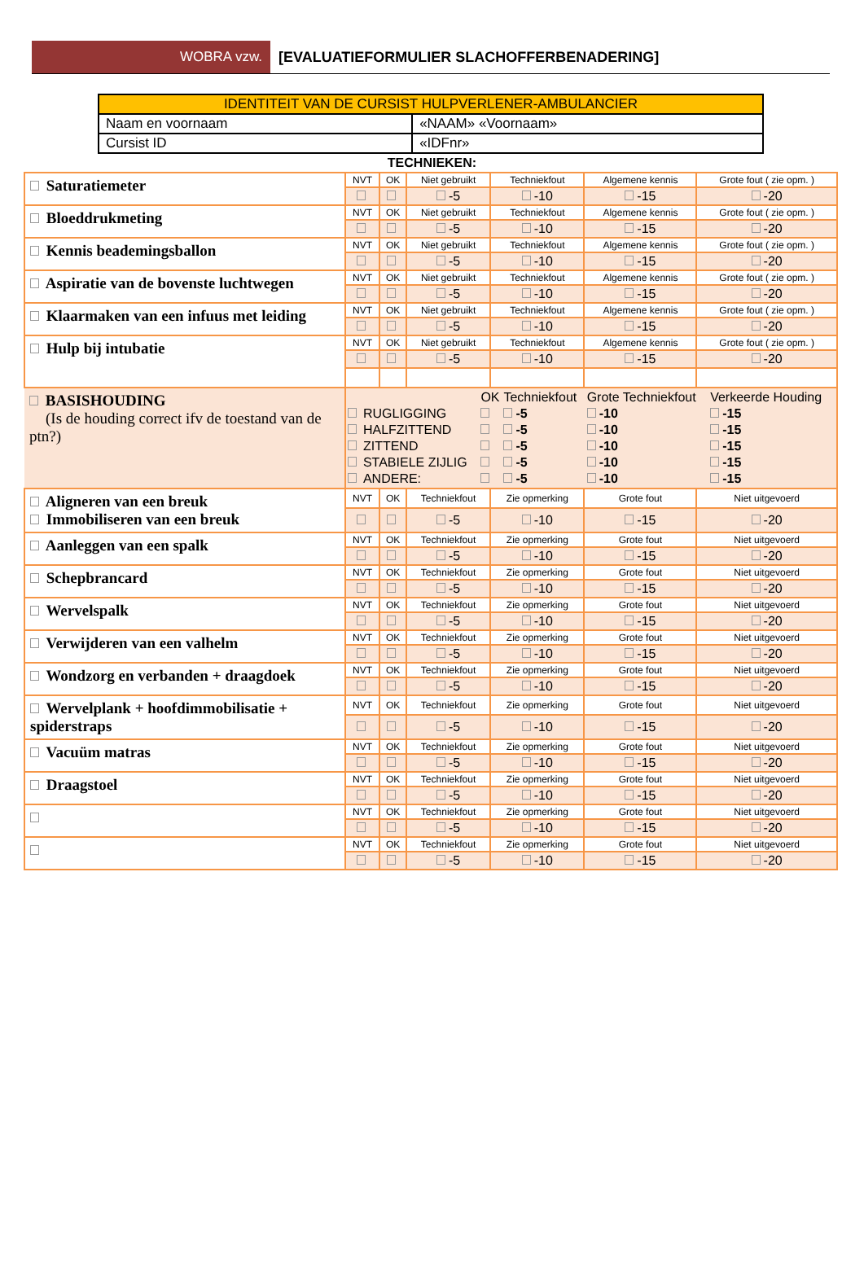WOBRA vzw.
[EVALUATIEFORMULIER SLACHOFFERBENADERING]
| IDENTITEIT VAN DE CURSIST HULPVERLENER-AMBULANCIER | |
| Naam en voornaam | «NAAM» «Voornaam» |
| Cursist ID | «IDFnr» |
TECHNIEKEN:
| Saturatiemeter | NVT | OK | Niet gebruikt | Techniekfout | Algemene kennis | Grote fout ( zie opm. ) |
| | | | -5 | -10 | -15 | -20 |
| Bloeddrukmeting | NVT | OK | Niet gebruikt | Techniekfout | Algemene kennis | Grote fout ( zie opm. ) |
| | | | -5 | -10 | -15 | -20 |
| Kennis beademingsballon | NVT | OK | Niet gebruikt | Techniekfout | Algemene kennis | Grote fout ( zie opm. ) |
| | | | -5 | -10 | -15 | -20 |
| Aspiratie van de bovenste luchtwegen | NVT | OK | Niet gebruikt | Techniekfout | Algemene kennis | Grote fout ( zie opm. ) |
| | | | -5 | -10 | -15 | -20 |
| Klaarmaken van een infuus met leiding | NVT | OK | Niet gebruikt | Techniekfout | Algemene kennis | Grote fout ( zie opm. ) |
| | | | -5 | -10 | -15 | -20 |
| Hulp bij intubatie | NVT | OK | Niet gebruikt | Techniekfout | Algemene kennis | Grote fout ( zie opm. ) |
| | | | -5 | -10 | -15 | -20 |
| BASISHOUDING (Is de houding correct ifv de toestand van de ptn?) | / / / OK / Techniekfout / Grote Techniekfout / Verkeerde Houding / / / RUGLIGGING / / -5 / -10 / -15 / / / HALFZITTEND / / -5 / -10 / -15 / / / ZITTEND / / -5 / -10 / -15 / / / STABIELE ZIJLIG / / -5 / -10 / -15 / / / ANDERE: / / -5 / -10 / -15 / | | | | | |
| Aligneren van een breuk Immobiliseren van een breuk | NVT | OK | Techniekfout | Zie opmerking | Grote fout | Niet uitgevoerd |
| | | | -5 | -10 | -15 | -20 |
| Aanleggen van een spalk | NVT | OK | Techniekfout | Zie opmerking | Grote fout | Niet uitgevoerd |
| | | | -5 | -10 | -15 | -20 |
| Schepbrancard | NVT | OK | Techniekfout | Zie opmerking | Grote fout | Niet uitgevoerd |
| | | | -5 | -10 | -15 | -20 |
| Wervelspalk | NVT | OK | Techniekfout | Zie opmerking | Grote fout | Niet uitgevoerd |
| | | | -5 | -10 | -15 | -20 |
| Verwijderen van een valhelm | NVT | OK | Techniekfout | Zie opmerking | Grote fout | Niet uitgevoerd |
| | | | -5 | -10 | -15 | -20 |
| Wondzorg en verbanden + draagdoek | NVT | OK | Techniekfout | Zie opmerking | Grote fout | Niet uitgevoerd |
| | | | -5 | -10 | -15 | -20 |
| Wervelplank + hoofdimmobilisatie + spiderstraps | NVT | OK | Techniekfout | Zie opmerking | Grote fout | Niet uitgevoerd |
| | | | -5 | -10 | -15 | -20 |
| Vacuüm matras | NVT | OK | Techniekfout | Zie opmerking | Grote fout | Niet uitgevoerd |
| | | | -5 | -10 | -15 | -20 |
| Draagstoel | NVT | OK | Techniekfout | Zie opmerking | Grote fout | Niet uitgevoerd |
| | | | -5 | -10 | -15 | -20 |
| | NVT | OK | Techniekfout | Zie opmerking | Grote fout | Niet uitgevoerd |
| | | | -5 | -10 | -15 | -20 |
| | NVT | OK | Techniekfout | Zie opmerking | Grote fout | Niet uitgevoerd |
| | | | -5 | -10 | -15 | -20 |